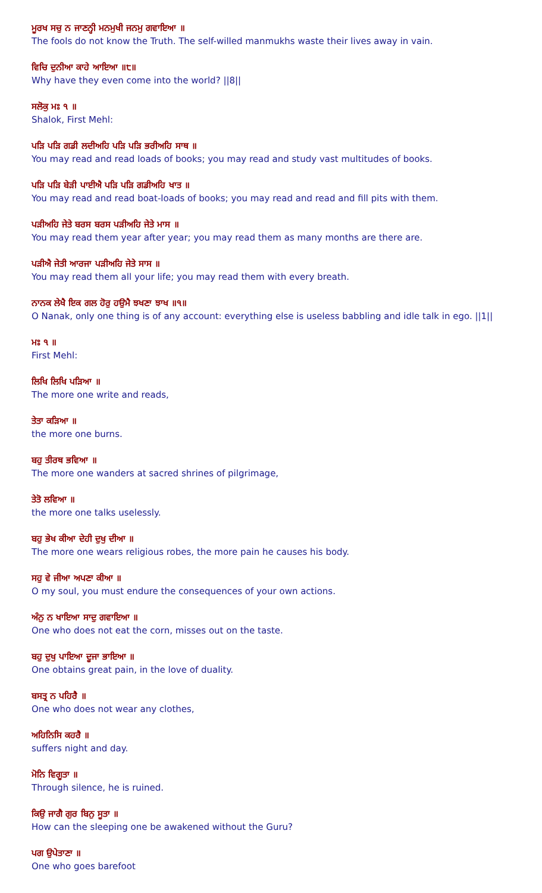ਮੂਰਖ ਸਚੁ ਨ ਜਾਣਨ੍ਹੀ ਮਨਮੁਖੀ ਜਨਮੁ ਗਵਾਇਆ ॥
The fools do not know the Truth. The self-willed manmukhs waste their lives away in vain.
ਵਿਚਿ ਦੁਨੀਆ ਕਾਹੇ ਆਇਆ ॥੮॥
Why have they even come into the world? ||8||
ਸਲੋਕੁ ਮਃ ੧ ॥
Shalok, First Mehl:
ਪੜਿ ਪੜਿ ਗਡੀ ਲਦੀਅਹਿ ਪੜਿ ਪੜਿ ਭਰੀਅਹਿ ਸਾਥ ॥
You may read and read loads of books; you may read and study vast multitudes of books.
ਪੜਿ ਪੜਿ ਬੇੜੀ ਪਾਈਐ ਪੜਿ ਪੜਿ ਗਡੀਅਹਿ ਖਾਤ ॥
You may read and read boat-loads of books; you may read and read and fill pits with them.
ਪੜੀਅਹਿ ਜੇਤੇ ਬਰਸ ਬਰਸ ਪੜੀਅਹਿ ਜੇਤੇ ਮਾਸ ॥
You may read them year after year; you may read them as many months are there are.
ਪੜੀਐ ਜੇਤੀ ਆਰਜਾ ਪੜੀਅਹਿ ਜੇਤੇ ਸਾਸ ॥
You may read them all your life; you may read them with every breath.
ਨਾਨਕ ਲੇਖੈ ਇਕ ਗਲ ਹੋਰੁ ਹਉਮੈ ਝਖਣਾ ਝਾਖ ॥੧॥
O Nanak, only one thing is of any account: everything else is useless babbling and idle talk in ego. ||1||
ਮਃ ੧ ॥
First Mehl:
ਲਿਖਿ ਲਿਖਿ ਪੜਿਆ ॥
The more one write and reads,
ਤੇਤਾ ਕੜਿਆ ॥
the more one burns.
ਬਹੁ ਤੀਰਥ ਭਵਿਆ ॥
The more one wanders at sacred shrines of pilgrimage,
ਤੇਤੋ ਲਵਿਆ ॥
the more one talks uselessly.
ਬਹੁ ਭੇਖ ਕੀਆ ਦੇਹੀ ਦੁਖੁ ਦੀਆ ॥
The more one wears religious robes, the more pain he causes his body.
ਸਹੁ ਵੇ ਜੀਆ ਅਪਣਾ ਕੀਆ ॥
O my soul, you must endure the consequences of your own actions.
ਅੰਨੁ ਨ ਖਾਇਆ ਸਾਦੁ ਗਵਾਇਆ ॥
One who does not eat the corn, misses out on the taste.
ਬਹੁ ਦੁਖੁ ਪਾਇਆ ਦੂਜਾ ਭਾਇਆ ॥
One obtains great pain, in the love of duality.
ਬਸਤ੍ਰ ਨ ਪਹਿਰੈ ॥
One who does not wear any clothes,
ਅਹਿਨਿਸਿ ਕਹਰੈ ॥
suffers night and day.
ਮੋਨਿ ਵਿਗੂਤਾ ॥
Through silence, he is ruined.
ਕਿਉ ਜਾਗੈ ਗੁਰ ਬਿਨੁ ਸੂਤਾ ॥
How can the sleeping one be awakened without the Guru?
ਪਗ ਉਪੇਤਾਣਾ ॥
One who goes barefoot